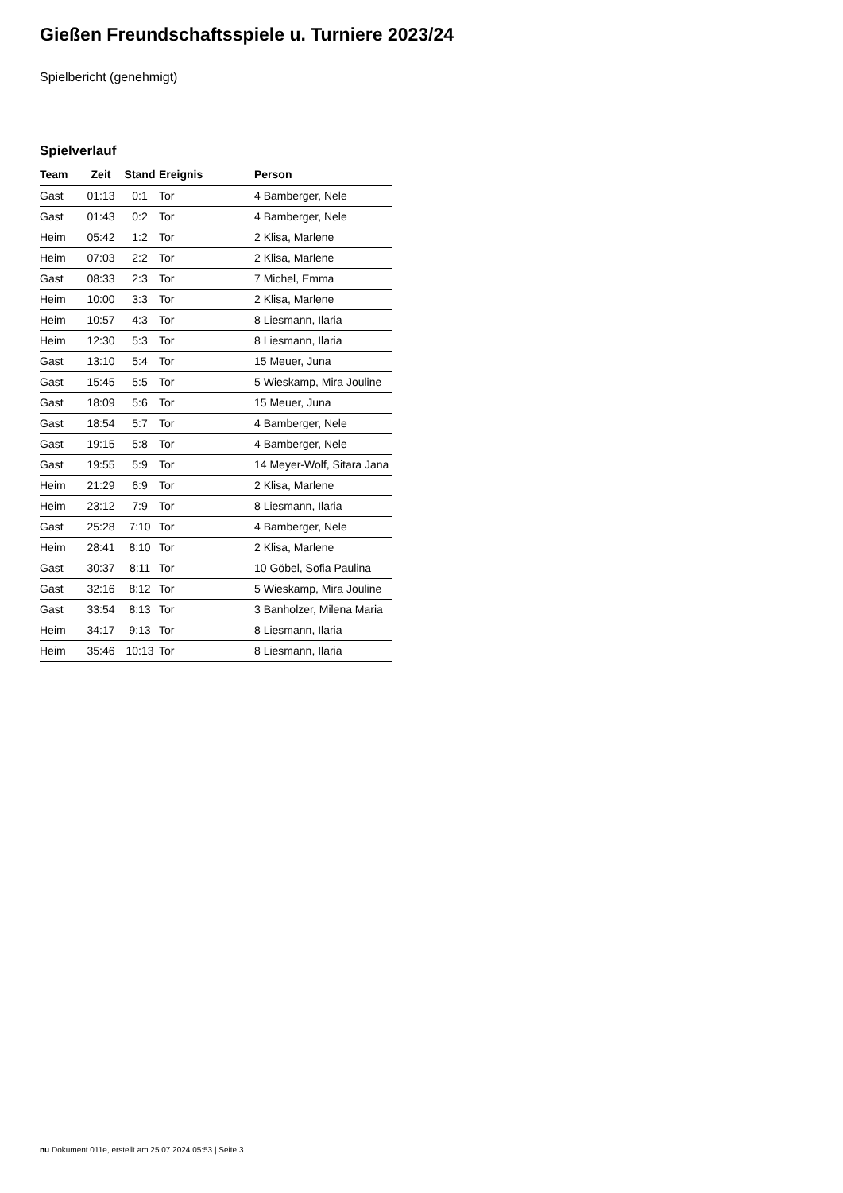Gießen Freundschaftsspiele u. Turniere 2023/24
Spielbericht (genehmigt)
Spielverlauf
| Team | Zeit | Stand | Ereignis | Person |
| --- | --- | --- | --- | --- |
| Gast | 01:13 | 0:1 | Tor | 4 Bamberger, Nele |
| Gast | 01:43 | 0:2 | Tor | 4 Bamberger, Nele |
| Heim | 05:42 | 1:2 | Tor | 2 Klisa, Marlene |
| Heim | 07:03 | 2:2 | Tor | 2 Klisa, Marlene |
| Gast | 08:33 | 2:3 | Tor | 7 Michel, Emma |
| Heim | 10:00 | 3:3 | Tor | 2 Klisa, Marlene |
| Heim | 10:57 | 4:3 | Tor | 8 Liesmann, Ilaria |
| Heim | 12:30 | 5:3 | Tor | 8 Liesmann, Ilaria |
| Gast | 13:10 | 5:4 | Tor | 15 Meuer, Juna |
| Gast | 15:45 | 5:5 | Tor | 5 Wieskamp, Mira Jouline |
| Gast | 18:09 | 5:6 | Tor | 15 Meuer, Juna |
| Gast | 18:54 | 5:7 | Tor | 4 Bamberger, Nele |
| Gast | 19:15 | 5:8 | Tor | 4 Bamberger, Nele |
| Gast | 19:55 | 5:9 | Tor | 14 Meyer-Wolf, Sitara Jana |
| Heim | 21:29 | 6:9 | Tor | 2 Klisa, Marlene |
| Heim | 23:12 | 7:9 | Tor | 8 Liesmann, Ilaria |
| Gast | 25:28 | 7:10 | Tor | 4 Bamberger, Nele |
| Heim | 28:41 | 8:10 | Tor | 2 Klisa, Marlene |
| Gast | 30:37 | 8:11 | Tor | 10 Göbel, Sofia Paulina |
| Gast | 32:16 | 8:12 | Tor | 5 Wieskamp, Mira Jouline |
| Gast | 33:54 | 8:13 | Tor | 3 Banholzer, Milena Maria |
| Heim | 34:17 | 9:13 | Tor | 8 Liesmann, Ilaria |
| Heim | 35:46 | 10:13 | Tor | 8 Liesmann, Ilaria |
nu.Dokument 011e, erstellt am 25.07.2024 05:53 | Seite 3